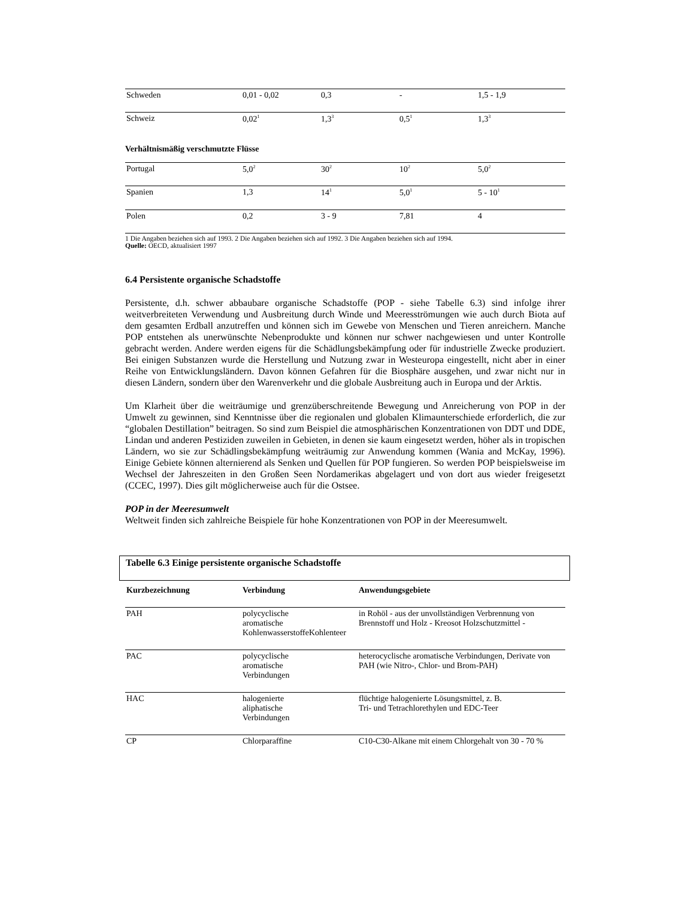| Schweden | 0,01 - 0,02 | 0,3 | - | 1,5 - 1,9 |
| Schweiz | 0,02<sup>1</sup> | 1,3<sup>3</sup> | 0,5<sup>1</sup> | 1,3<sup>3</sup> |
Verhältnismäßig verschmutzte Flüsse
| Portugal | 5,0<sup>2</sup> | 30<sup>2</sup> | 10<sup>2</sup> | 5,0<sup>2</sup> |
| Spanien | 1,3 | 14<sup>1</sup> | 5,0<sup>1</sup> | 5 - 10<sup>1</sup> |
| Polen | 0,2 | 3 - 9 | 7,81 | 4 |
1 Die Angaben beziehen sich auf 1993. 2 Die Angaben beziehen sich auf 1992. 3 Die Angaben beziehen sich auf 1994.
Quelle: OECD, aktualisiert 1997
6.4 Persistente organische Schadstoffe
Persistente, d.h. schwer abbaubare organische Schadstoffe (POP - siehe Tabelle 6.3) sind infolge ihrer weitverbreiteten Verwendung und Ausbreitung durch Winde und Meeresströmungen wie auch durch Biota auf dem gesamten Erdball anzutreffen und können sich im Gewebe von Menschen und Tieren anreichern. Manche POP entstehen als unerwünschte Nebenprodukte und können nur schwer nachgewiesen und unter Kontrolle gebracht werden. Andere werden eigens für die Schädlungsbekämpfung oder für industrielle Zwecke produziert. Bei einigen Substanzen wurde die Herstellung und Nutzung zwar in Westeuropa eingestellt, nicht aber in einer Reihe von Entwicklungsländern. Davon können Gefahren für die Biosphäre ausgehen, und zwar nicht nur in diesen Ländern, sondern über den Warenverkehr und die globale Ausbreitung auch in Europa und der Arktis.
Um Klarheit über die weiträumige und grenzüberschreitende Bewegung und Anreicherung von POP in der Umwelt zu gewinnen, sind Kenntnisse über die regionalen und globalen Klimaunterschiede erforderlich, die zur “globalen Destillation” beitragen. So sind zum Beispiel die atmosphärischen Konzentrationen von DDT und DDE, Lindan und anderen Pestiziden zuweilen in Gebieten, in denen sie kaum eingesetzt werden, höher als in tropischen Ländern, wo sie zur Schädlingsbekämpfung weiträumig zur Anwendung kommen (Wania and McKay, 1996). Einige Gebiete können alternierend als Senken und Quellen für POP fungieren. So werden POP beispielsweise im Wechsel der Jahreszeiten in den Großen Seen Nordamerikas abgelagert und von dort aus wieder freigesetzt (CCEC, 1997). Dies gilt möglicherweise auch für die Ostsee.
POP in der Meeresumwelt
Weltweit finden sich zahlreiche Beispiele für hohe Konzentrationen von POP in der Meeresumwelt.
Tabelle 6.3 Einige persistente organische Schadstoffe
| Kurzbezeichnung | Verbindung | Anwendungsgebiete |
| --- | --- | --- |
| PAH | polycyclische aromatische KohlenwasserstoffeKohlenteer | in Rohöl - aus der unvollständigen Verbrennung von Brennstoff und Holz - Kreosot Holzschutzmittel - |
| PAC | polycyclische aromatische Verbindungen | heterocyclische aromatische Verbindungen, Derivate von PAH (wie Nitro-, Chlor- und Brom-PAH) |
| HAC | halogenierte aliphatische Verbindungen | flüchtige halogenierte Lösungsmittel, z. B. Tri- und Tetrachlorethylen und EDC-Teer |
| CP | Chlorparaffine | C10-C30-Alkane mit einem Chlorgehalt von 30 - 70 % |